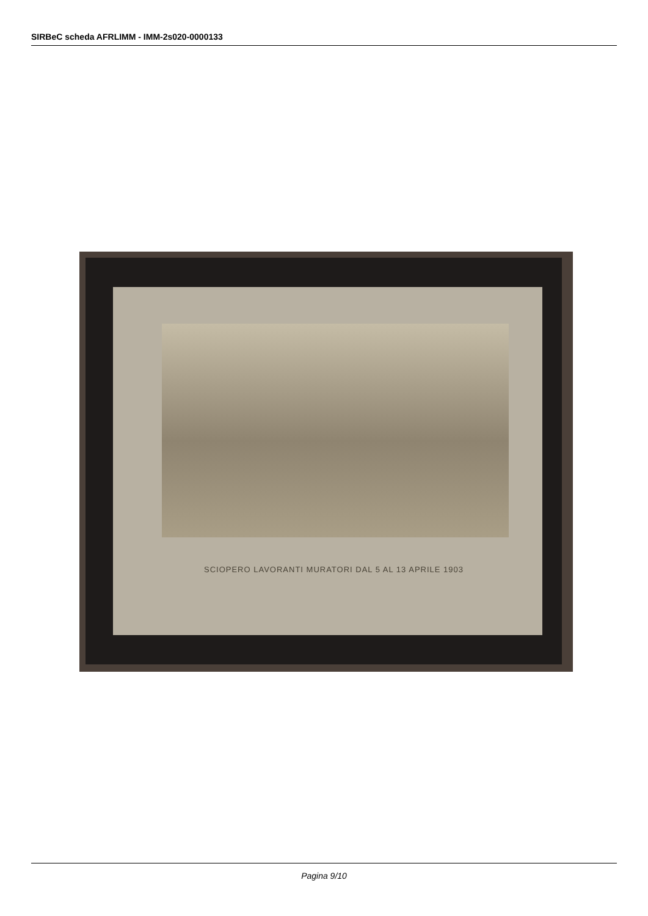SIRBeC scheda AFRLIMM - IMM-2s020-0000133
SCIOPERO LAVORANTI MURATORI DAL 5 AL 13 APRILE 1903
Pagina 9/10